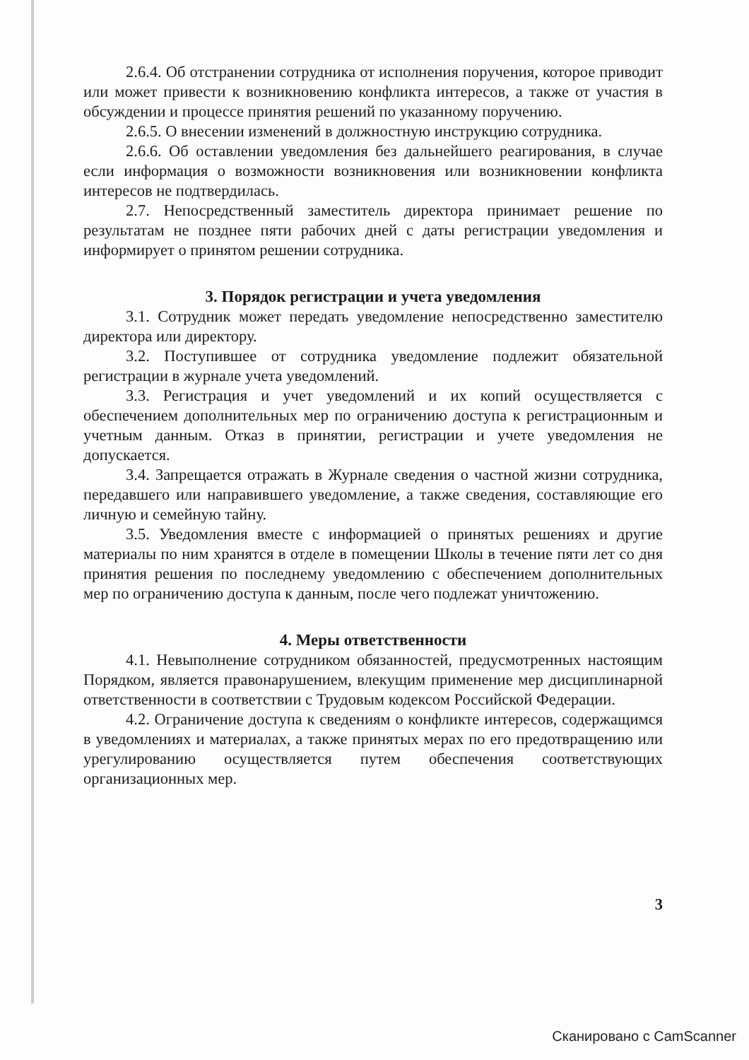2.6.4. Об отстранении сотрудника от исполнения поручения, которое приводит или может привести к возникновению конфликта интересов, а также от участия в обсуждении и процессе принятия решений по указанному поручению.
2.6.5. О внесении изменений в должностную инструкцию сотрудника.
2.6.6. Об оставлении уведомления без дальнейшего реагирования, в случае если информация о возможности возникновения или возникновении конфликта интересов не подтвердилась.
2.7. Непосредственный заместитель директора принимает решение по результатам не позднее пяти рабочих дней с даты регистрации уведомления и информирует о принятом решении сотрудника.
3. Порядок регистрации и учета уведомления
3.1. Сотрудник может передать уведомление непосредственно заместителю директора или директору.
3.2. Поступившее от сотрудника уведомление подлежит обязательной регистрации в журнале учета уведомлений.
3.3. Регистрация и учет уведомлений и их копий осуществляется с обеспечением дополнительных мер по ограничению доступа к регистрационным и учетным данным. Отказ в принятии, регистрации и учете уведомления не допускается.
3.4. Запрещается отражать в Журнале сведения о частной жизни сотрудника, передавшего или направившего уведомление, а также сведения, составляющие его личную и семейную тайну.
3.5. Уведомления вместе с информацией о принятых решениях и другие материалы по ним хранятся в отделе в помещении Школы в течение пяти лет со дня принятия решения по последнему уведомлению с обеспечением дополнительных мер по ограничению доступа к данным, после чего подлежат уничтожению.
4. Меры ответственности
4.1. Невыполнение сотрудником обязанностей, предусмотренных настоящим Порядком, является правонарушением, влекущим применение мер дисциплинарной ответственности в соответствии с Трудовым кодексом Российской Федерации.
4.2. Ограничение доступа к сведениям о конфликте интересов, содержащимся в уведомлениях и материалах, а также принятых мерах по его предотвращению или урегулированию осуществляется путем обеспечения соответствующих организационных мер.
3
Сканировано с CamScanner